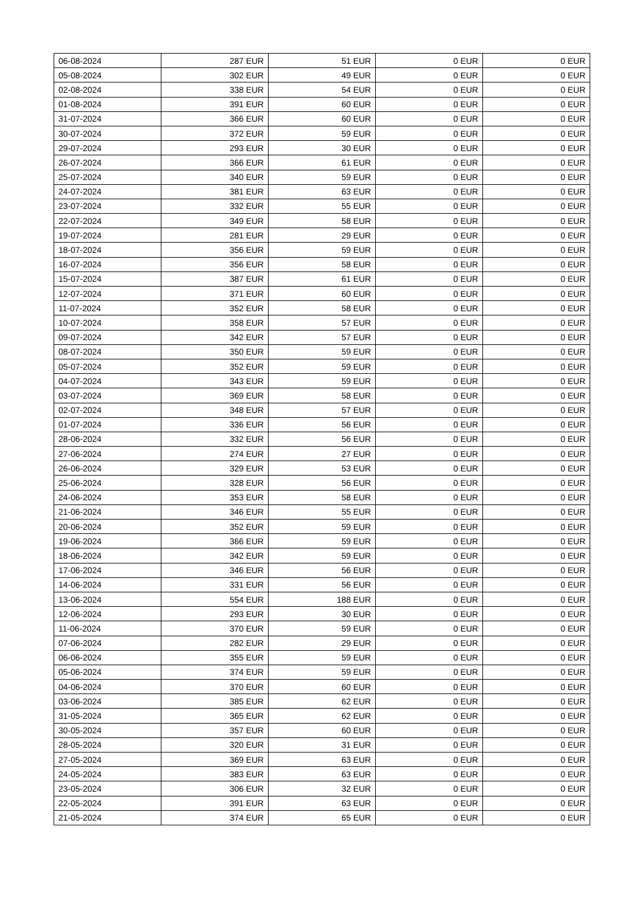| 06-08-2024 | 287 EUR | 51 EUR | 0 EUR | 0 EUR |
| 05-08-2024 | 302 EUR | 49 EUR | 0 EUR | 0 EUR |
| 02-08-2024 | 338 EUR | 54 EUR | 0 EUR | 0 EUR |
| 01-08-2024 | 391 EUR | 60 EUR | 0 EUR | 0 EUR |
| 31-07-2024 | 366 EUR | 60 EUR | 0 EUR | 0 EUR |
| 30-07-2024 | 372 EUR | 59 EUR | 0 EUR | 0 EUR |
| 29-07-2024 | 293 EUR | 30 EUR | 0 EUR | 0 EUR |
| 26-07-2024 | 366 EUR | 61 EUR | 0 EUR | 0 EUR |
| 25-07-2024 | 340 EUR | 59 EUR | 0 EUR | 0 EUR |
| 24-07-2024 | 381 EUR | 63 EUR | 0 EUR | 0 EUR |
| 23-07-2024 | 332 EUR | 55 EUR | 0 EUR | 0 EUR |
| 22-07-2024 | 349 EUR | 58 EUR | 0 EUR | 0 EUR |
| 19-07-2024 | 281 EUR | 29 EUR | 0 EUR | 0 EUR |
| 18-07-2024 | 356 EUR | 59 EUR | 0 EUR | 0 EUR |
| 16-07-2024 | 356 EUR | 58 EUR | 0 EUR | 0 EUR |
| 15-07-2024 | 387 EUR | 61 EUR | 0 EUR | 0 EUR |
| 12-07-2024 | 371 EUR | 60 EUR | 0 EUR | 0 EUR |
| 11-07-2024 | 352 EUR | 58 EUR | 0 EUR | 0 EUR |
| 10-07-2024 | 358 EUR | 57 EUR | 0 EUR | 0 EUR |
| 09-07-2024 | 342 EUR | 57 EUR | 0 EUR | 0 EUR |
| 08-07-2024 | 350 EUR | 59 EUR | 0 EUR | 0 EUR |
| 05-07-2024 | 352 EUR | 59 EUR | 0 EUR | 0 EUR |
| 04-07-2024 | 343 EUR | 59 EUR | 0 EUR | 0 EUR |
| 03-07-2024 | 369 EUR | 58 EUR | 0 EUR | 0 EUR |
| 02-07-2024 | 348 EUR | 57 EUR | 0 EUR | 0 EUR |
| 01-07-2024 | 336 EUR | 56 EUR | 0 EUR | 0 EUR |
| 28-06-2024 | 332 EUR | 56 EUR | 0 EUR | 0 EUR |
| 27-06-2024 | 274 EUR | 27 EUR | 0 EUR | 0 EUR |
| 26-06-2024 | 329 EUR | 53 EUR | 0 EUR | 0 EUR |
| 25-06-2024 | 328 EUR | 56 EUR | 0 EUR | 0 EUR |
| 24-06-2024 | 353 EUR | 58 EUR | 0 EUR | 0 EUR |
| 21-06-2024 | 346 EUR | 55 EUR | 0 EUR | 0 EUR |
| 20-06-2024 | 352 EUR | 59 EUR | 0 EUR | 0 EUR |
| 19-06-2024 | 366 EUR | 59 EUR | 0 EUR | 0 EUR |
| 18-06-2024 | 342 EUR | 59 EUR | 0 EUR | 0 EUR |
| 17-06-2024 | 346 EUR | 56 EUR | 0 EUR | 0 EUR |
| 14-06-2024 | 331 EUR | 56 EUR | 0 EUR | 0 EUR |
| 13-06-2024 | 554 EUR | 188 EUR | 0 EUR | 0 EUR |
| 12-06-2024 | 293 EUR | 30 EUR | 0 EUR | 0 EUR |
| 11-06-2024 | 370 EUR | 59 EUR | 0 EUR | 0 EUR |
| 07-06-2024 | 282 EUR | 29 EUR | 0 EUR | 0 EUR |
| 06-06-2024 | 355 EUR | 59 EUR | 0 EUR | 0 EUR |
| 05-06-2024 | 374 EUR | 59 EUR | 0 EUR | 0 EUR |
| 04-06-2024 | 370 EUR | 60 EUR | 0 EUR | 0 EUR |
| 03-06-2024 | 385 EUR | 62 EUR | 0 EUR | 0 EUR |
| 31-05-2024 | 365 EUR | 62 EUR | 0 EUR | 0 EUR |
| 30-05-2024 | 357 EUR | 60 EUR | 0 EUR | 0 EUR |
| 28-05-2024 | 320 EUR | 31 EUR | 0 EUR | 0 EUR |
| 27-05-2024 | 369 EUR | 63 EUR | 0 EUR | 0 EUR |
| 24-05-2024 | 383 EUR | 63 EUR | 0 EUR | 0 EUR |
| 23-05-2024 | 306 EUR | 32 EUR | 0 EUR | 0 EUR |
| 22-05-2024 | 391 EUR | 63 EUR | 0 EUR | 0 EUR |
| 21-05-2024 | 374 EUR | 65 EUR | 0 EUR | 0 EUR |